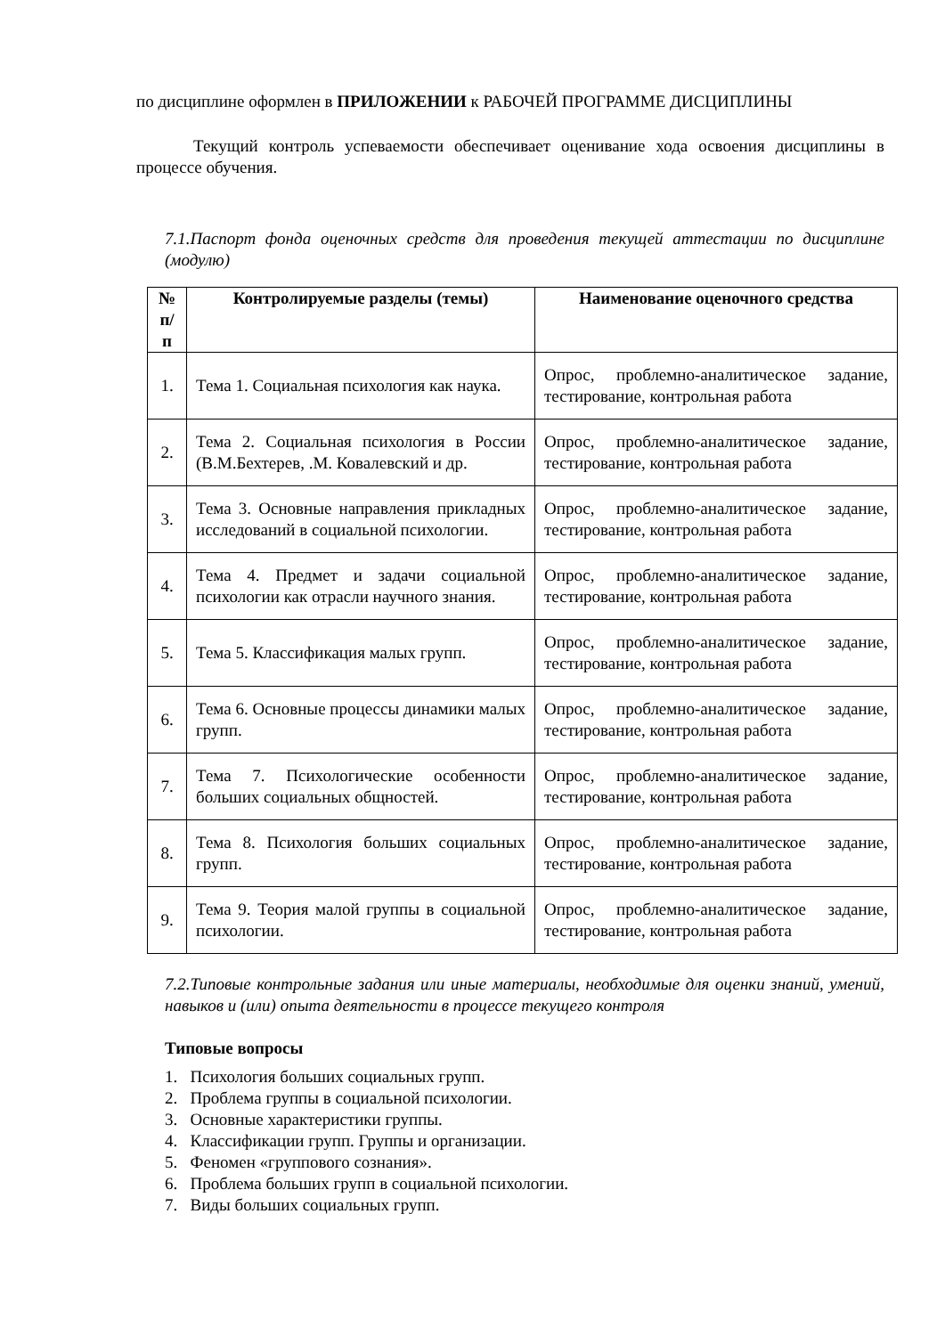по дисциплине оформлен в ПРИЛОЖЕНИИ к РАБОЧЕЙ ПРОГРАММЕ ДИСЦИПЛИНЫ
Текущий контроль успеваемости обеспечивает оценивание хода освоения дисциплины в процессе обучения.
7.1.Паспорт фонда оценочных средств для проведения текущей аттестации по дисциплине (модулю)
| № п/п | Контролируемые разделы (темы) | Наименование оценочного средства |
| --- | --- | --- |
| 1. | Тема 1. Социальная психология как наука. | Опрос, проблемно-аналитическое задание, тестирование, контрольная работа |
| 2. | Тема 2. Социальная психология в России (В.М.Бехтерев, .М. Ковалевский и др. | Опрос, проблемно-аналитическое задание, тестирование, контрольная работа |
| 3. | Тема 3. Основные направления прикладных исследований в социальной психологии. | Опрос, проблемно-аналитическое задание, тестирование, контрольная работа |
| 4. | Тема 4. Предмет и задачи социальной психологии как отрасли научного знания. | Опрос, проблемно-аналитическое задание, тестирование, контрольная работа |
| 5. | Тема 5. Классификация малых групп. | Опрос, проблемно-аналитическое задание, тестирование, контрольная работа |
| 6. | Тема 6. Основные процессы динамики малых групп. | Опрос, проблемно-аналитическое задание, тестирование, контрольная работа |
| 7. | Тема 7. Психологические особенности больших социальных общностей. | Опрос, проблемно-аналитическое задание, тестирование, контрольная работа |
| 8. | Тема 8. Психология больших социальных групп. | Опрос, проблемно-аналитическое задание, тестирование, контрольная работа |
| 9. | Тема 9. Теория малой группы в социальной психологии. | Опрос, проблемно-аналитическое задание, тестирование, контрольная работа |
7.2.Типовые контрольные задания или иные материалы, необходимые для оценки знаний, умений, навыков и (или) опыта деятельности в процессе текущего контроля
Типовые вопросы
1. Психология больших социальных групп.
2. Проблема группы в социальной психологии.
3. Основные характеристики группы.
4. Классификации групп. Группы и организации.
5. Феномен «группового сознания».
6. Проблема больших групп в социальной психологии.
7. Виды больших социальных групп.